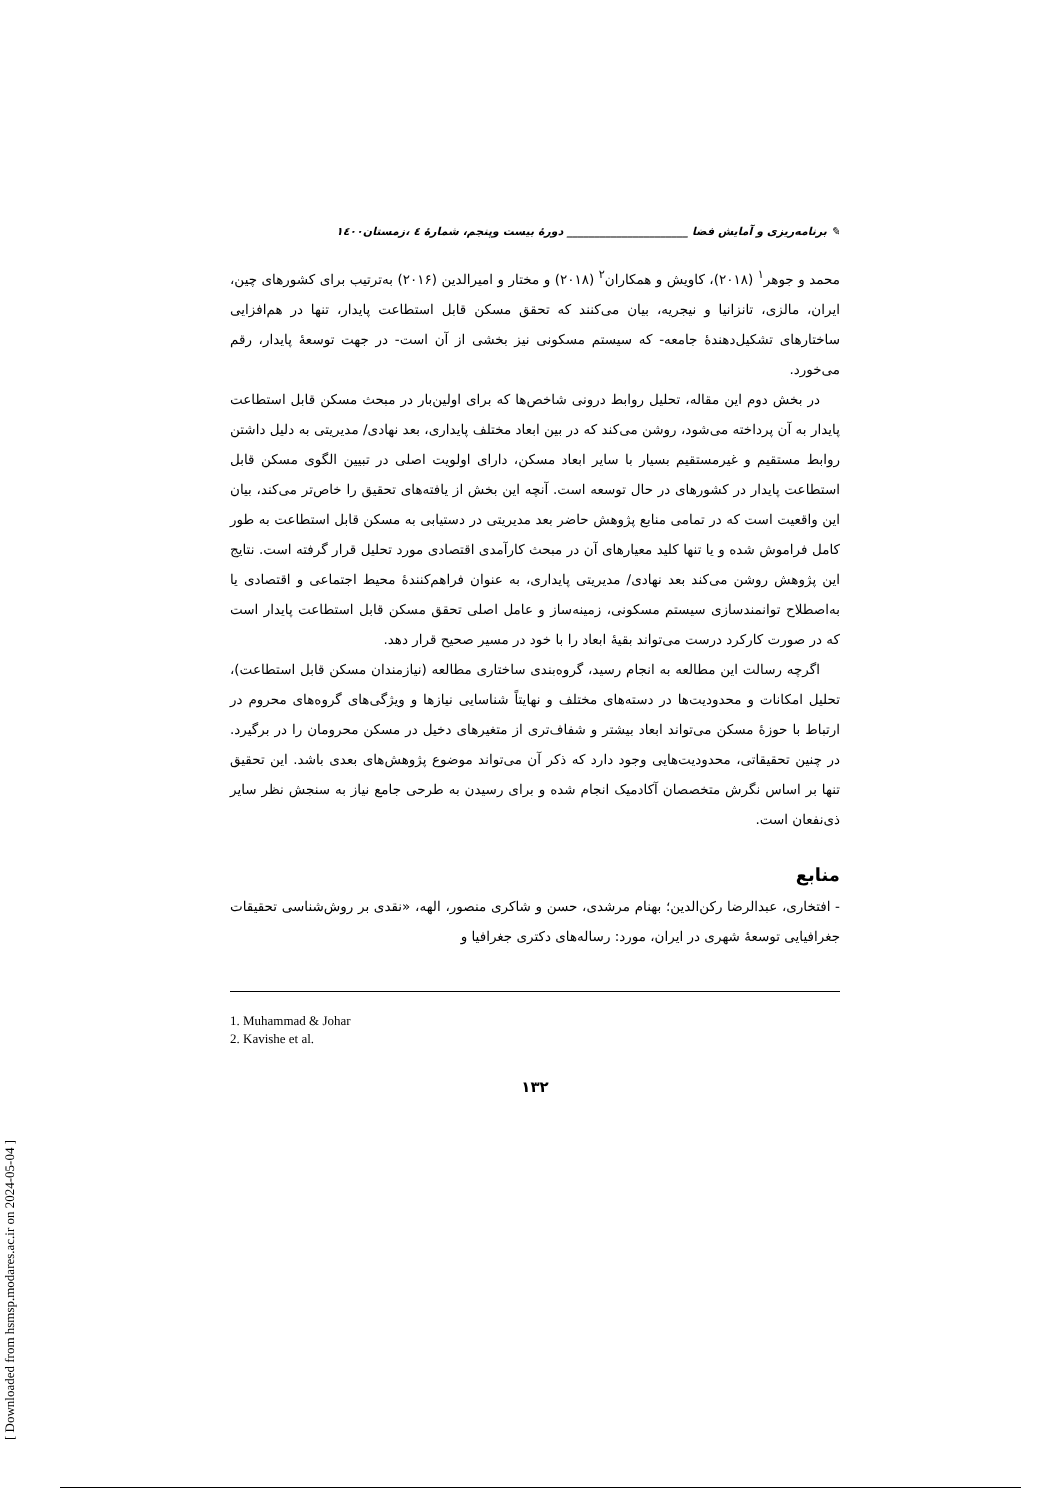[ Downloaded from hsmsp.modares.ac.ir on 2024-05-04 ]
✎ برنامه‌ریزی و آمایش فضا ______________________ دورهٔ بیست وپنجم، شمارهٔ ٤ ،زمستان١٤٠٠
محمد و جوهر<sup>١</sup> (٢٠١٨)، کاویش و همکاران<sup>٢</sup> (٢٠١٨) و مختار و امیرالدین (٢٠١۶) به‌ترتیب برای کشورهای چین، ایران، مالزی، تانزانیا و نیجریه، بیان می‌کنند که تحقق مسکن قابل استطاعت پایدار، تنها در هم‌افزایی ساختارهای تشکیل‌دهندهٔ جامعه- که سیستم مسکونی نیز بخشی از آن است- در جهت توسعهٔ پایدار، رقم می‌خورد.
در بخش دوم این مقاله، تحلیل روابط درونی شاخص‌ها که برای اولین‌بار در مبحث مسکن قابل استطاعت پایدار به آن پرداخته می‌شود، روشن می‌کند که در بین ابعاد مختلف پایداری، بعد نهادی/ مدیریتی به دلیل داشتن روابط مستقیم و غیرمستقیم بسیار با سایر ابعاد مسکن، دارای اولویت اصلی در تبیین الگوی مسکن قابل استطاعت پایدار در کشورهای در حال توسعه است. آنچه این بخش از یافته‌های تحقیق را خاص‌تر می‌کند، بیان این واقعیت است که در تمامی منابع پژوهش حاضر بعد مدیریتی در دستیابی به مسکن قابل استطاعت به طور کامل فراموش شده و یا تنها کلید معیارهای آن در مبحث کارآمدی اقتصادی مورد تحلیل قرار گرفته است. نتایج این پژوهش روشن می‌کند بعد نهادی/ مدیریتی پایداری، به عنوان فراهم‌کنندهٔ محیط اجتماعی و اقتصادی یا به‌اصطلاح توانمندسازی سیستم مسکونی، زمینه‌ساز و عامل اصلی تحقق مسکن قابل استطاعت پایدار است که در صورت کارکرد درست می‌تواند بقیهٔ ابعاد را با خود در مسیر صحیح قرار دهد.
اگرچه رسالت این مطالعه به انجام رسید، گروه‌بندی ساختاری مطالعه (نیازمندان مسکن قابل استطاعت)، تحلیل امکانات و محدودیت‌ها در دسته‌های مختلف و نهایتاً شناسایی نیازها و ویژگی‌های گروه‌های محروم در ارتباط با حوزهٔ مسکن می‌تواند ابعاد بیشتر و شفاف‌تری از متغیرهای دخیل در مسکن محرومان را در برگیرد. در چنین تحقیقاتی، محدودیت‌هایی وجود دارد که ذکر آن می‌تواند موضوع پژوهش‌های بعدی باشد. این تحقیق تنها بر اساس نگرش متخصصان آکادمیک انجام شده و برای رسیدن به طرحی جامع نیاز به سنجش نظر سایر ذی‌نفعان است.
منابع
- افتخاری، عبدالرضا رکن‌الدین؛ بهنام مرشدی، حسن و شاکری منصور، الهه، «نقدی بر روش‌شناسی تحقیقات جغرافیایی توسعهٔ شهری در ایران، مورد: رساله‌های دکتری جغرافیا و
1. Muhammad & Johar
2. Kavishe et al.
١٣٢